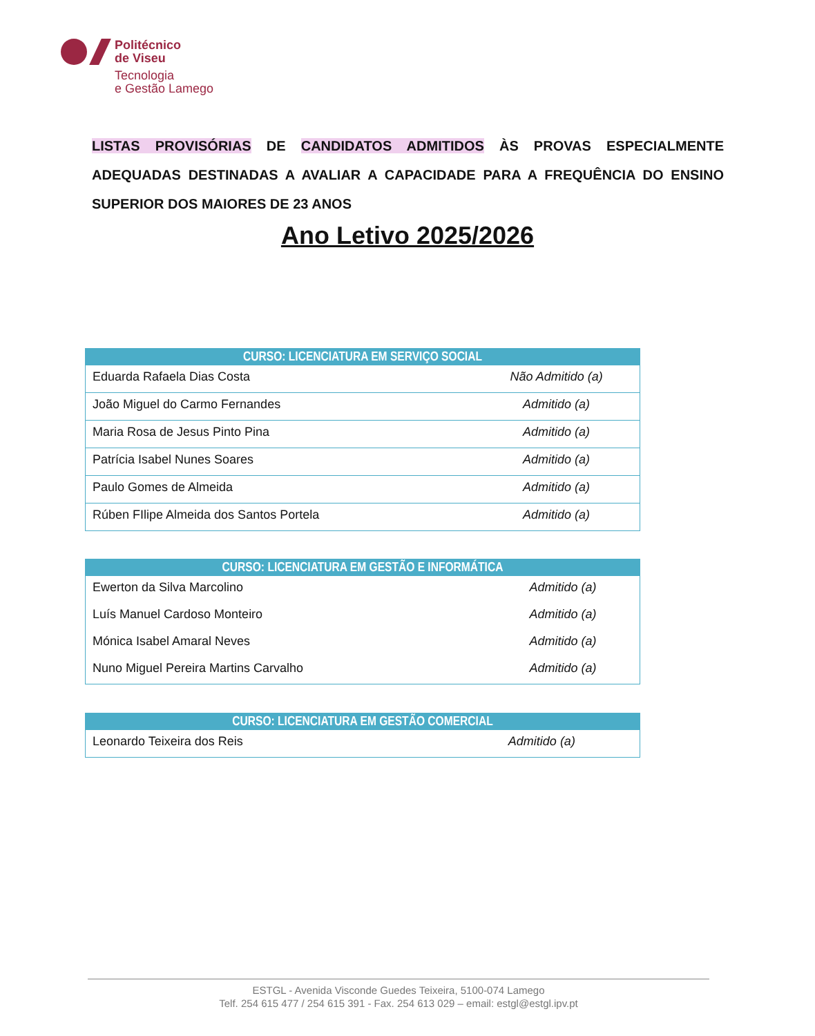Politécnico
de Viseu
Tecnologia
e Gestão Lamego
LISTAS PROVISÓRIAS DE CANDIDATOS ADMITIDOS ÀS PROVAS ESPECIALMENTE ADEQUADAS DESTINADAS A AVALIAR A CAPACIDADE PARA A FREQUÊNCIA DO ENSINO SUPERIOR DOS MAIORES DE 23 ANOS
Ano Letivo 2025/2026
| CURSO: LICENCIATURA EM SERVIÇO SOCIAL | |
| --- | --- |
| Eduarda Rafaela Dias Costa | Não Admitido (a) |
| João Miguel do Carmo Fernandes | Admitido (a) |
| Maria Rosa de Jesus Pinto Pina | Admitido (a) |
| Patrícia Isabel Nunes Soares | Admitido (a) |
| Paulo Gomes de Almeida | Admitido (a) |
| Rúben FIlipe Almeida dos Santos Portela | Admitido (a) |
| CURSO: LICENCIATURA EM GESTÃO E INFORMÁTICA | |
| --- | --- |
| Ewerton da Silva Marcolino | Admitido (a) |
| Luís Manuel Cardoso Monteiro | Admitido (a) |
| Mónica Isabel Amaral Neves | Admitido (a) |
| Nuno Miguel Pereira Martins Carvalho | Admitido (a) |
| CURSO: LICENCIATURA EM GESTÃO COMERCIAL | |
| --- | --- |
| Leonardo Teixeira dos Reis | Admitido (a) |
ESTGL - Avenida Visconde Guedes Teixeira, 5100-074 Lamego
Telf. 254 615 477 / 254 615 391 - Fax. 254 613 029 – email: estgl@estgl.ipv.pt